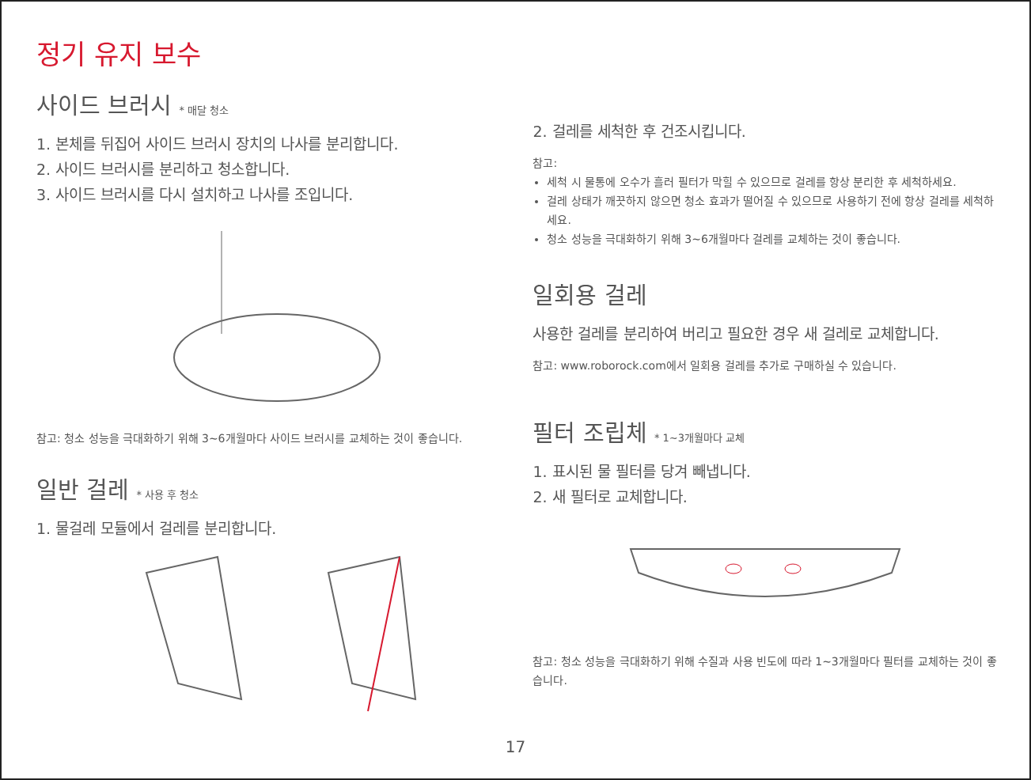정기 유지 보수
사이드 브러시 * 매달 청소
1. 본체를 뒤집어 사이드 브러시 장치의 나사를 분리합니다.
2. 사이드 브러시를 분리하고 청소합니다.
3. 사이드 브러시를 다시 설치하고 나사를 조입니다.
참고: 청소 성능을 극대화하기 위해 3~6개월마다 사이드 브러시를 교체하는 것이 좋습니다.
일반 걸레 * 사용 후 청소
1. 물걸레 모듈에서 걸레를 분리합니다.
2. 걸레를 세척한 후 건조시킵니다.
참고:
세척 시 물통에 오수가 흘러 필터가 막힐 수 있으므로 걸레를 항상 분리한 후 세척하세요.
걸레 상태가 깨끗하지 않으면 청소 효과가 떨어질 수 있으므로 사용하기 전에 항상 걸레를 세척하세요.
청소 성능을 극대화하기 위해 3~6개월마다 걸레를 교체하는 것이 좋습니다.
일회용 걸레
사용한 걸레를 분리하여 버리고 필요한 경우 새 걸레로 교체합니다.
참고: www.roborock.com에서 일회용 걸레를 추가로 구매하실 수 있습니다.
필터 조립체 * 1~3개월마다 교체
1. 표시된 물 필터를 당겨 빼냅니다.
2. 새 필터로 교체합니다.
참고: 청소 성능을 극대화하기 위해 수질과 사용 빈도에 따라 1~3개월마다 필터를 교체하는 것이 좋습니다.
17